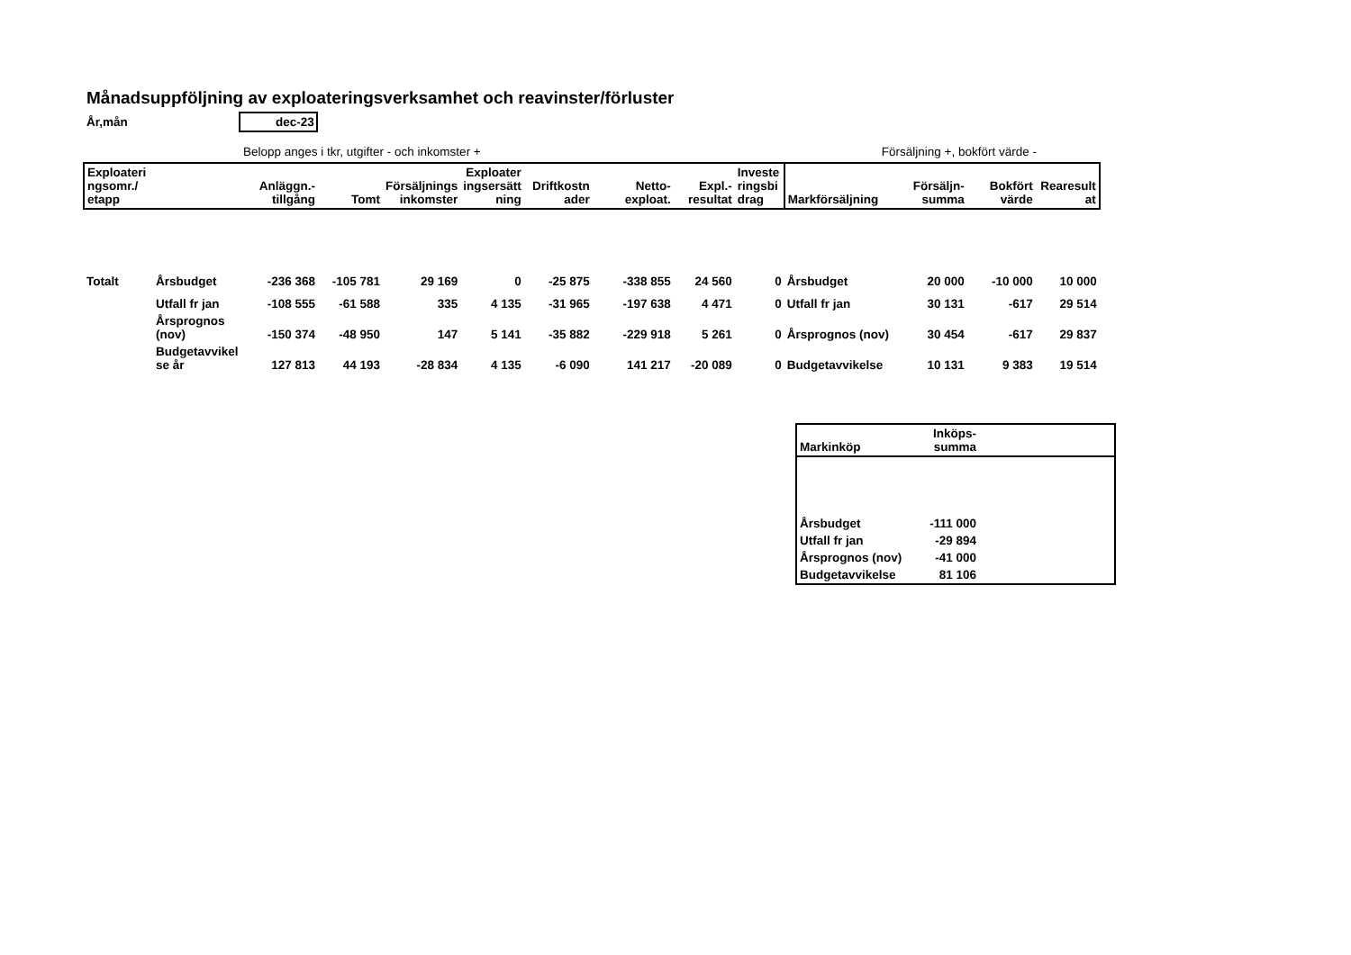Månadsuppföljning av exploateringsverksamhet och reavinster/förluster
År,mån dec-23
Belopp anges i tkr, utgifter - och inkomster + Försäljning +, bokfört värde -
| Exploateri ngsomr./ etapp | | Anläggn.- tillgång | Tomt | Försäljnings inkomster | Exploater ingsersätt ning | Driftkostn ader | Netto- exploat. | Expl.- resultat | Investe ringsbi drag | Markförsäljning | Försäljn- summa | Bokfört värde | Rearesult at |
| --- | --- | --- | --- | --- | --- | --- | --- | --- | --- | --- | --- | --- | --- |
| Totalt | Årsbudget | -236 368 | -105 781 | 29 169 | 0 | -25 875 | -338 855 | 24 560 | 0 | Årsbudget | 20 000 | -10 000 | 10 000 |
| | Utfall fr jan | -108 555 | -61 588 | 335 | 4 135 | -31 965 | -197 638 | 4 471 | 0 | Utfall fr jan | 30 131 | -617 | 29 514 |
| | Årsprognos (nov) | -150 374 | -48 950 | 147 | 5 141 | -35 882 | -229 918 | 5 261 | 0 | Årsprognos (nov) | 30 454 | -617 | 29 837 |
| | Budgetavvikel se år | 127 813 | 44 193 | -28 834 | 4 135 | -6 090 | 141 217 | -20 089 | 0 | Budgetavvikelse | 10 131 | 9 383 | 19 514 |
| Markinköp | Inköps- summa | |
| --- | --- | --- |
| Årsbudget | -111 000 | |
| Utfall fr jan | -29 894 | |
| Årsprognos (nov) | -41 000 | |
| Budgetavvikelse | 81 106 | |